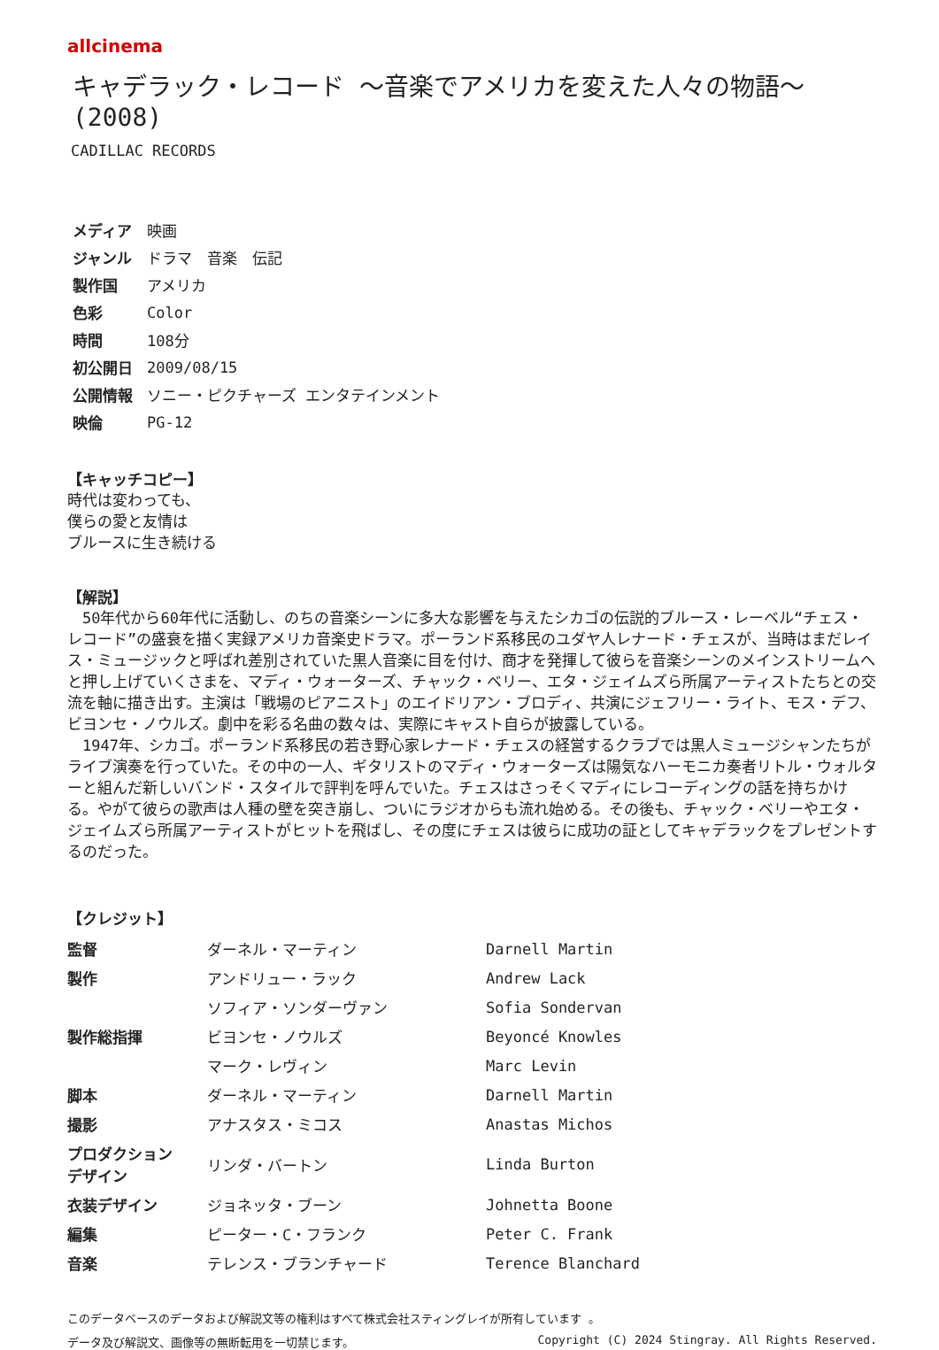allcinema
キャデラック・レコード ～音楽でアメリカを変えた人々の物語～
(2008)
CADILLAC RECORDS
| メディア | 映画 |
| ジャンル | ドラマ 音楽 伝記 |
| 製作国 | アメリカ |
| 色彩 | Color |
| 時間 | 108分 |
| 初公開日 | 2009/08/15 |
| 公開情報 | ソニー・ピクチャーズ エンタテインメント |
| 映倫 | PG-12 |
【キャッチコピー】
時代は変わっても、
僕らの愛と友情は
ブルースに生き続ける
【解説】
　50年代から60年代に活動し、のちの音楽シーンに多大な影響を与えたシカゴの伝説的ブルース・レーベル“チェス・レコード”の盛衰を描く実録アメリカ音楽史ドラマ。ポーランド系移民のユダヤ人レナード・チェスが、当時はまだレイス・ミュージックと呼ばれ差別されていた黒人音楽に目を付け、商才を発揮して彼らを音楽シーンのメインストリームへと押し上げていくさまを、マディ・ウォーターズ、チャック・ベリー、エタ・ジェイムズら所属アーティストたちとの交流を軸に描き出す。主演は「戦場のピアニスト」のエイドリアン・ブロディ、共演にジェフリー・ライト、モス・デフ、ビヨンセ・ノウルズ。劇中を彩る名曲の数々は、実際にキャスト自らが披露している。
　1947年、シカゴ。ポーランド系移民の若き野心家レナード・チェスの経営するクラブでは黒人ミュージシャンたちがライブ演奏を行っていた。その中の一人、ギタリストのマディ・ウォーターズは陽気なハーモニカ奏者リトル・ウォルターと組んだ新しいバンド・スタイルで評判を呼んでいた。チェスはさっそくマディにレコーディングの話を持ちかける。やがて彼らの歌声は人種の壁を突き崩し、ついにラジオからも流れ始める。その後も、チャック・ベリーやエタ・ジェイムズら所属アーティストがヒットを飛ばし、その度にチェスは彼らに成功の証としてキャデラックをプレゼントするのだった。
【クレジット】
| 監督 | ダーネル・マーティン | Darnell Martin |
| 製作 | アンドリュー・ラック | Andrew Lack |
| | ソフィア・ソンダーヴァン | Sofia Sondervan |
| 製作総指揮 | ビヨンセ・ノウルズ | Beyoncé Knowles |
| | マーク・レヴィン | Marc Levin |
| 脚本 | ダーネル・マーティン | Darnell Martin |
| 撮影 | アナスタス・ミコス | Anastas Michos |
| プロダクション デザイン | リンダ・バートン | Linda Burton |
| 衣装デザイン | ジョネッタ・ブーン | Johnetta Boone |
| 編集 | ピーター・C・フランク | Peter C. Frank |
| 音楽 | テレンス・ブランチャード | Terence Blanchard |
このデータベースのデータおよび解説文等の権利はすべて株式会社スティングレイが所有しています 。
データ及び解説文、画像等の無断転用を一切禁じます。 Copyright (C) 2024 Stingray. All Rights Reserved.